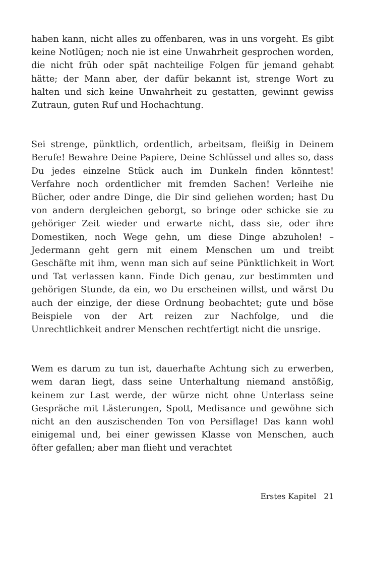haben kann, nicht alles zu offenbaren, was in uns vorgeht. Es gibt keine Notlügen; noch nie ist eine Unwahrheit gesprochen worden, die nicht früh oder spät nachteilige Folgen für jemand gehabt hätte; der Mann aber, der dafür bekannt ist, strenge Wort zu halten und sich keine Unwahrheit zu gestatten, gewinnt gewiss Zutraun, guten Ruf und Hochachtung.
Sei strenge, pünktlich, ordentlich, arbeitsam, fleißig in Deinem Berufe! Bewahre Deine Papiere, Deine Schlüssel und alles so, dass Du jedes einzelne Stück auch im Dunkeln finden könntest! Verfahre noch ordentlicher mit fremden Sachen! Verleihe nie Bücher, oder andre Dinge, die Dir sind geliehen worden; hast Du von andern dergleichen geborgt, so bringe oder schicke sie zu gehöriger Zeit wieder und erwarte nicht, dass sie, oder ihre Domestiken, noch Wege gehn, um diese Dinge abzuholen! – Jedermann geht gern mit einem Menschen um und treibt Geschäfte mit ihm, wenn man sich auf seine Pünktlichkeit in Wort und Tat verlassen kann. Finde Dich genau, zur bestimmten und gehörigen Stunde, da ein, wo Du erscheinen willst, und wärst Du auch der einzige, der diese Ordnung beobachtet; gute und böse Beispiele von der Art reizen zur Nachfolge, und die Unrechtlichkeit andrer Menschen rechtfertigt nicht die unsrige.
Wem es darum zu tun ist, dauerhafte Achtung sich zu erwerben, wem daran liegt, dass seine Unterhaltung niemand anstößig, keinem zur Last werde, der würze nicht ohne Unterlass seine Gespräche mit Lästerungen, Spott, Medisance und gewöhne sich nicht an den auszischenden Ton von Persiflage! Das kann wohl einigemal und, bei einer gewissen Klasse von Menschen, auch öfter gefallen; aber man flieht und verachtet
Erstes Kapitel 21